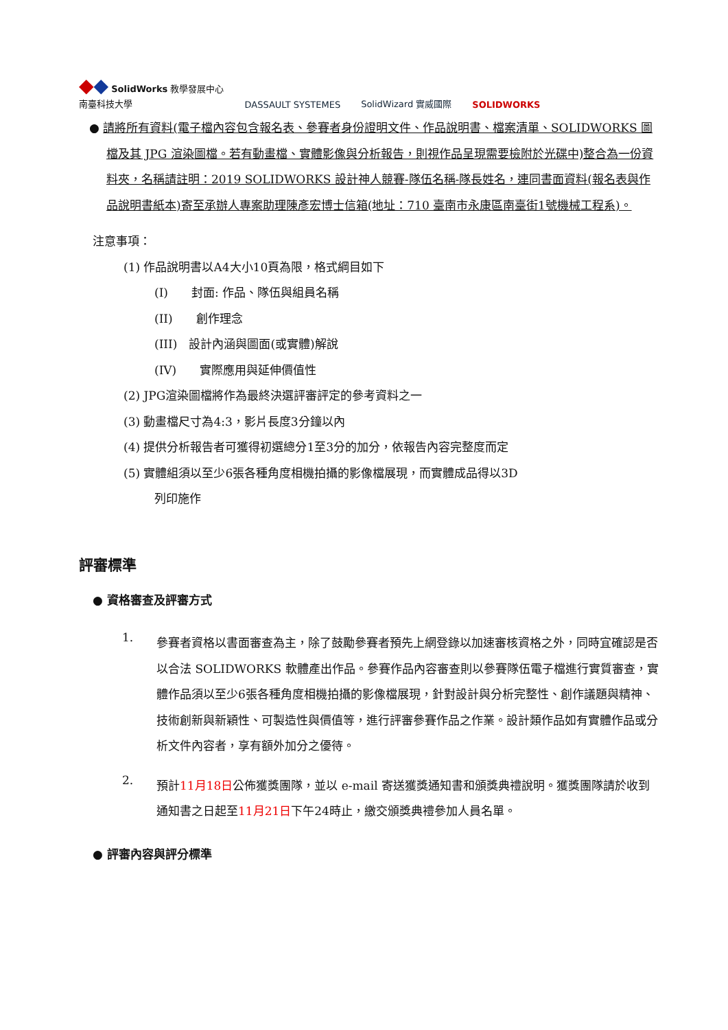◆◆ SolidWorks 教學發展中心
南臺科技大學
DASSAULT SYSTEMES
SolidWizard 實威國際
SOLIDWORKS
● 請將所有資料(電子檔內容包含報名表、參賽者身份證明文件、作品說明書、檔案清單、SOLIDWORKS 圖檔及其 JPG 渲染圖檔。若有動畫檔、實體影像與分析報告，則視作品呈現需要檢附於光碟中)整合為一份資料夾，名稱請註明：2019 SOLIDWORKS 設計神人競賽-隊伍名稱-隊長姓名，連同書面資料(報名表與作品說明書紙本)寄至承辦人專案助理陳彥宏博士信箱(地址：710 臺南市永康區南臺街1號機械工程系)。
注意事項：
(1) 作品說明書以A4大小10頁為限，格式綱目如下
(I)　　封面: 作品、隊伍與組員名稱
(II)　　創作理念
(III)　設計內涵與圖面(或實體)解說
(IV)　　實際應用與延伸價值性
(2) JPG渲染圖檔將作為最終決選評審評定的參考資料之一
(3) 動畫檔尺寸為4:3，影片長度3分鐘以內
(4) 提供分析報告者可獲得初選總分1至3分的加分，依報告內容完整度而定
(5) 實體組須以至少6張各種角度相機拍攝的影像檔展現，而實體成品得以3D
列印施作
評審標準
● 資格審查及評審方式
1.
參賽者資格以書面審查為主，除了鼓勵參賽者預先上網登錄以加速審核資格之外，同時宜確認是否以合法 SOLIDWORKS 軟體產出作品。參賽作品內容審查則以參賽隊伍電子檔進行實質審查，實體作品須以至少6張各種角度相機拍攝的影像檔展現，針對設計與分析完整性、創作議題與精神、技術創新與新穎性、可製造性與價值等，進行評審參賽作品之作業。設計類作品如有實體作品或分析文件內容者，享有額外加分之優待。
2.
預計11月18日公佈獲獎團隊，並以 e-mail 寄送獲獎通知書和頒獎典禮說明。獲獎團隊請於收到通知書之日起至11月21日下午24時止，繳交頒獎典禮參加人員名單。
● 評審內容與評分標準